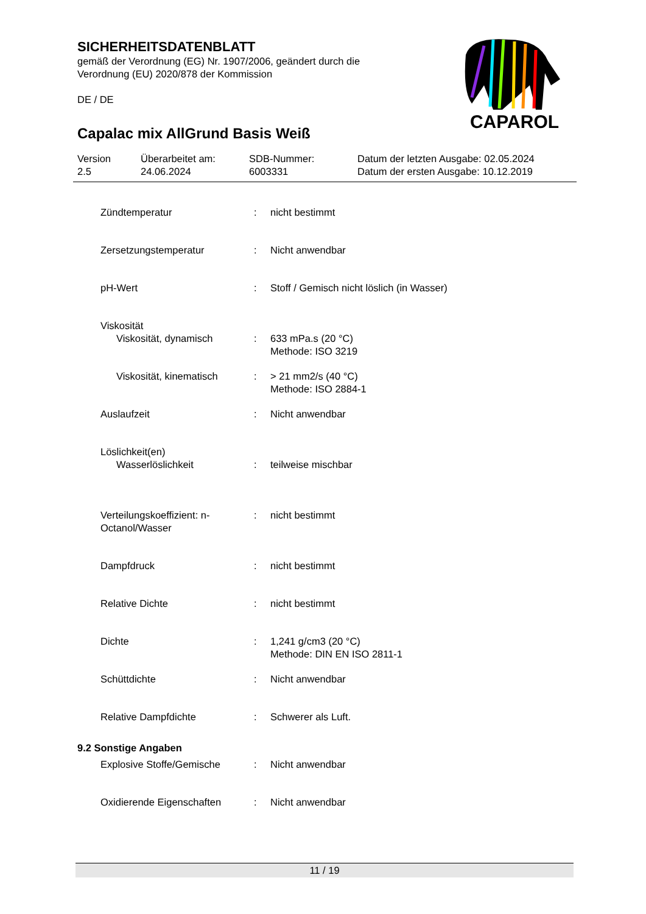SICHERHEITSDATENBLATT
gemäß der Verordnung (EG) Nr. 1907/2006, geändert durch die
Verordnung (EU) 2020/878 der Kommission
DE / DE
Capalac mix AllGrund Basis Weiß
CAPAROL
Version
2.5
Überarbeitet am:
24.06.2024
SDB-Nummer:
6003331
Datum der letzten Ausgabe: 02.05.2024
Datum der ersten Ausgabe: 10.12.2019
Zündtemperatur : nicht bestimmt
Zersetzungstemperatur : Nicht anwendbar
pH-Wert : Stoff / Gemisch nicht löslich (in Wasser)
Viskosität
Viskosität, dynamisch : 633 mPa.s (20 °C)
Methode: ISO 3219
Viskosität, kinematisch
: > 21 mm2/s (40 °C)
Methode: ISO 2884-1
Auslaufzeit : Nicht anwendbar
Löslichkeit(en)
Wasserlöslichkeit : teilweise mischbar
Verteilungskoeffizient: n-Octanol/Wasser
: nicht bestimmt
Dampfdruck : nicht bestimmt
Relative Dichte : nicht bestimmt
Dichte : 1,241 g/cm3 (20 °C)
Methode: DIN EN ISO 2811-1
Schüttdichte : Nicht anwendbar
Relative Dampfdichte : Schwerer als Luft.
9.2 Sonstige Angaben
Explosive Stoffe/Gemische : Nicht anwendbar
Oxidierende Eigenschaften : Nicht anwendbar
11 / 19